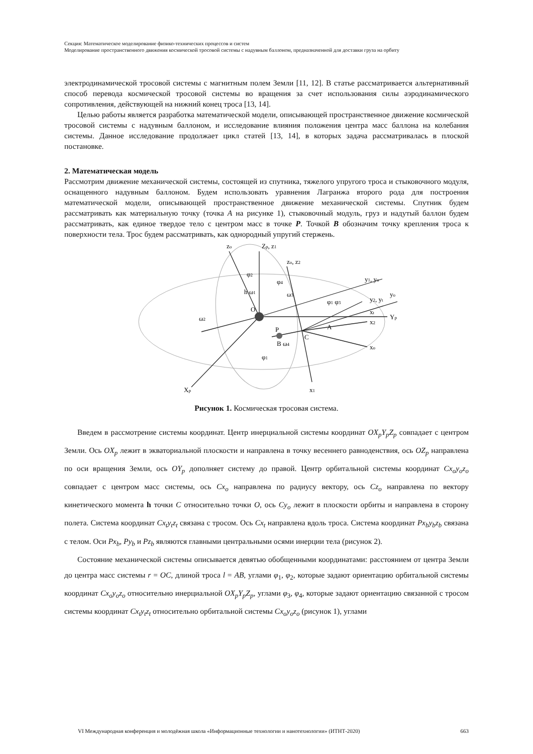Секция: Математическое моделирование физико-технических процессов и систем
Моделирование пространственного движения космической тросовой системы с надувным баллоном, предназначенной для доставки груза на орбиту
электродинамической тросовой системы с магнитным полем Земли [11, 12]. В статье рассматривается альтернативный способ перевода космической тросовой системы во вращения за счет использования силы аэродинамического сопротивления, действующей на нижний конец троса [13, 14].
Целью работы является разработка математической модели, описывающей пространственное движение космической тросовой системы с надувным баллоном, и исследование влияния положения центра масс баллона на колебания системы. Данное исследование продолжает цикл статей [13, 14], в которых задача рассматривалась в плоской постановке.
2. Математическая модель
Рассмотрим движение механической системы, состоящей из спутника, тяжелого упругого троса и стыковочного модуля, оснащенного надувным баллоном. Будем использовать уравнения Лагранжа второго рода для построения математической модели, описывающей пространственное движение механической системы. Спутник будем рассматривать как материальную точку (точка A на рисунке 1), стыковочный модуль, груз и надутый баллон будем рассматривать, как единое твердое тело с центром масс в точке P. Точкой B обозначим точку крепления троса к поверхности тела. Трос будем рассматривать, как однородный упругий стержень.
zo
Zp, z1
zo, z2
y1, yo
yo
y2, yt
Yp
xt
x2
xo
O
C
A
P
B ω4
Xp
x1
h ω1
ω2
ω3
φ2
φ4
φ1 φ3
φ1
Рисунок 1. Космическая тросовая система.
Введем в рассмотрение системы координат. Центр инерциальной системы координат OX<sub>p</sub>Y<sub>p</sub>Z<sub>p</sub> совпадает с центром Земли. Ось OX<sub>p</sub> лежит в экваториальной плоскости и направлена в точку весеннего равноденствия, ось OZ<sub>p</sub> направлена по оси вращения Земли, ось OY<sub>p</sub> дополняет систему до правой. Центр орбитальной системы координат Cx<sub>o</sub>y<sub>o</sub>z<sub>o</sub> совпадает с центром масс системы, ось Cx<sub>o</sub> направлена по радиусу вектору, ось Cz<sub>o</sub> направлена по вектору кинетического момента h точки C относительно точки O, ось Cy<sub>o</sub> лежит в плоскости орбиты и направлена в сторону полета. Система координат Cx<sub>t</sub>y<sub>t</sub>z<sub>t</sub> связана с тросом. Ось Cx<sub>t</sub> направлена вдоль троса. Система координат Px<sub>b</sub>y<sub>b</sub>z<sub>b</sub> связана с телом. Оси Px<sub>b</sub>, Py<sub>b</sub> и Pz<sub>b</sub> являются главными центральными осями инерции тела (рисунок 2).
Состояние механической системы описывается девятью обобщенными координатами: расстоянием от центра Земли до центра масс системы r = OC, длиной троса l = AB, углами φ<sub>1</sub>, φ<sub>2</sub>, которые задают ориентацию орбитальной системы координат Cx<sub>o</sub>y<sub>o</sub>z<sub>o</sub> относительно инерциальной OX<sub>p</sub>Y<sub>p</sub>Z<sub>p</sub>, углами φ<sub>3</sub>, φ<sub>4</sub>, которые задают ориентацию связанной с тросом системы координат Cx<sub>t</sub>y<sub>t</sub>z<sub>t</sub> относительно орбитальной системы Cx<sub>o</sub>y<sub>o</sub>z<sub>o</sub> (рисунок 1), углами
VI Международная конференция и молодёжная школа «Информационные технологии и нанотехнологии» (ИТНТ-2020) 663